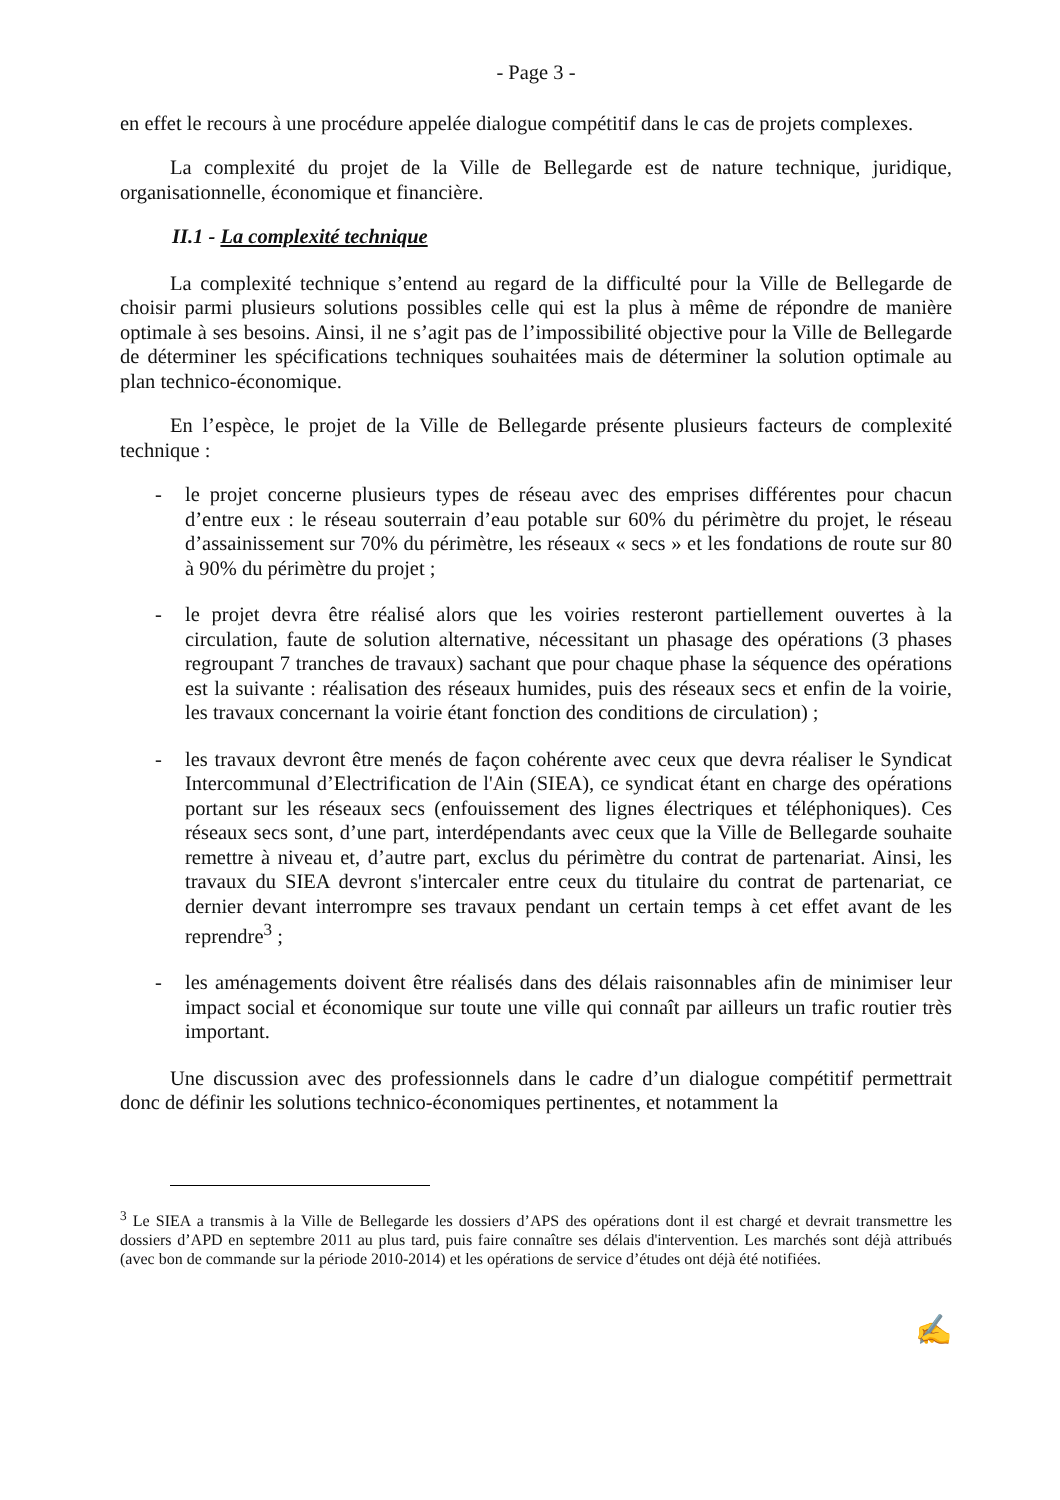- Page 3 -
en effet le recours à une procédure appelée dialogue compétitif dans le cas de projets complexes.
La complexité du projet de la Ville de Bellegarde est de nature technique, juridique, organisationnelle, économique et financière.
II.1 - La complexité technique
La complexité technique s’entend au regard de la difficulté pour la Ville de Bellegarde de choisir parmi plusieurs solutions possibles celle qui est la plus à même de répondre de manière optimale à ses besoins. Ainsi, il ne s’agit pas de l’impossibilité objective pour la Ville de Bellegarde de déterminer les spécifications techniques souhaitées mais de déterminer la solution optimale au plan technico-économique.
En l’espèce, le projet de la Ville de Bellegarde présente plusieurs facteurs de complexité technique :
- le projet concerne plusieurs types de réseau avec des emprises différentes pour chacun d’entre eux : le réseau souterrain d’eau potable sur 60% du périmètre du projet, le réseau d’assainissement sur 70% du périmètre, les réseaux « secs » et les fondations de route sur 80 à 90% du périmètre du projet ;
- le projet devra être réalisé alors que les voiries resteront partiellement ouvertes à la circulation, faute de solution alternative, nécessitant un phasage des opérations (3 phases regroupant 7 tranches de travaux) sachant que pour chaque phase la séquence des opérations est la suivante : réalisation des réseaux humides, puis des réseaux secs et enfin de la voirie, les travaux concernant la voirie étant fonction des conditions de circulation) ;
- les travaux devront être menés de façon cohérente avec ceux que devra réaliser le Syndicat Intercommunal d’Electrification de l'Ain (SIEA), ce syndicat étant en charge des opérations portant sur les réseaux secs (enfouissement des lignes électriques et téléphoniques). Ces réseaux secs sont, d’une part, interdépendants avec ceux que la Ville de Bellegarde souhaite remettre à niveau et, d’autre part, exclus du périmètre du contrat de partenariat. Ainsi, les travaux du SIEA devront s'intercaler entre ceux du titulaire du contrat de partenariat, ce dernier devant interrompre ses travaux pendant un certain temps à cet effet avant de les reprendre<sup>3</sup> ;
- les aménagements doivent être réalisés dans des délais raisonnables afin de minimiser leur impact social et économique sur toute une ville qui connaît par ailleurs un trafic routier très important.
Une discussion avec des professionnels dans le cadre d’un dialogue compétitif permettrait donc de définir les solutions technico-économiques pertinentes, et notamment la
<sup>3</sup> Le SIEA a transmis à la Ville de Bellegarde les dossiers d’APS des opérations dont il est chargé et devrait transmettre les dossiers d’APD en septembre 2011 au plus tard, puis faire connaître ses délais d'intervention. Les marchés sont déjà attribués (avec bon de commande sur la période 2010-2014) et les opérations de service d’études ont déjà été notifiées.
✍